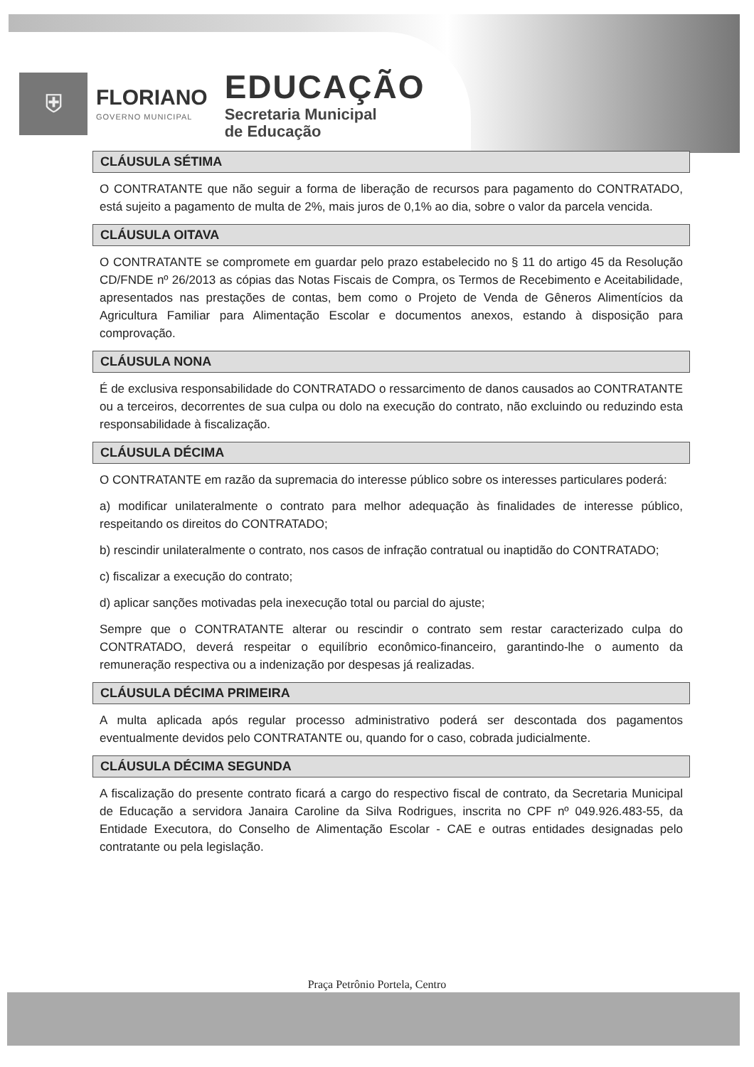⛨
FLORIANO
GOVERNO MUNICIPAL
EDUCAÇÃO
Secretaria Municipal
de Educação
CLÁUSULA SÉTIMA
O CONTRATANTE que não seguir a forma de liberação de recursos para pagamento do CONTRATADO, está sujeito a pagamento de multa de 2%, mais juros de 0,1% ao dia, sobre o valor da parcela vencida.
CLÁUSULA OITAVA
O CONTRATANTE se compromete em guardar pelo prazo estabelecido no § 11 do artigo 45 da Resolução CD/FNDE nº 26/2013 as cópias das Notas Fiscais de Compra, os Termos de Recebimento e Aceitabilidade, apresentados nas prestações de contas, bem como o Projeto de Venda de Gêneros Alimentícios da Agricultura Familiar para Alimentação Escolar e documentos anexos, estando à disposição para comprovação.
CLÁUSULA NONA
É de exclusiva responsabilidade do CONTRATADO o ressarcimento de danos causados ao CONTRATANTE ou a terceiros, decorrentes de sua culpa ou dolo na execução do contrato, não excluindo ou reduzindo esta responsabilidade à fiscalização.
CLÁUSULA DÉCIMA
O CONTRATANTE em razão da supremacia do interesse público sobre os interesses particulares poderá:
a) modificar unilateralmente o contrato para melhor adequação às finalidades de interesse público, respeitando os direitos do CONTRATADO;
b) rescindir unilateralmente o contrato, nos casos de infração contratual ou inaptidão do CONTRATADO;
c) fiscalizar a execução do contrato;
d) aplicar sanções motivadas pela inexecução total ou parcial do ajuste;
Sempre que o CONTRATANTE alterar ou rescindir o contrato sem restar caracterizado culpa do CONTRATADO, deverá respeitar o equilíbrio econômico-financeiro, garantindo-lhe o aumento da remuneração respectiva ou a indenização por despesas já realizadas.
CLÁUSULA DÉCIMA PRIMEIRA
A multa aplicada após regular processo administrativo poderá ser descontada dos pagamentos eventualmente devidos pelo CONTRATANTE ou, quando for o caso, cobrada judicialmente.
CLÁUSULA DÉCIMA SEGUNDA
A fiscalização do presente contrato ficará a cargo do respectivo fiscal de contrato, da Secretaria Municipal de Educação a servidora Janaira Caroline da Silva Rodrigues, inscrita no CPF nº 049.926.483-55, da Entidade Executora, do Conselho de Alimentação Escolar - CAE e outras entidades designadas pelo contratante ou pela legislação.
Praça Petrônio Portela, Centro